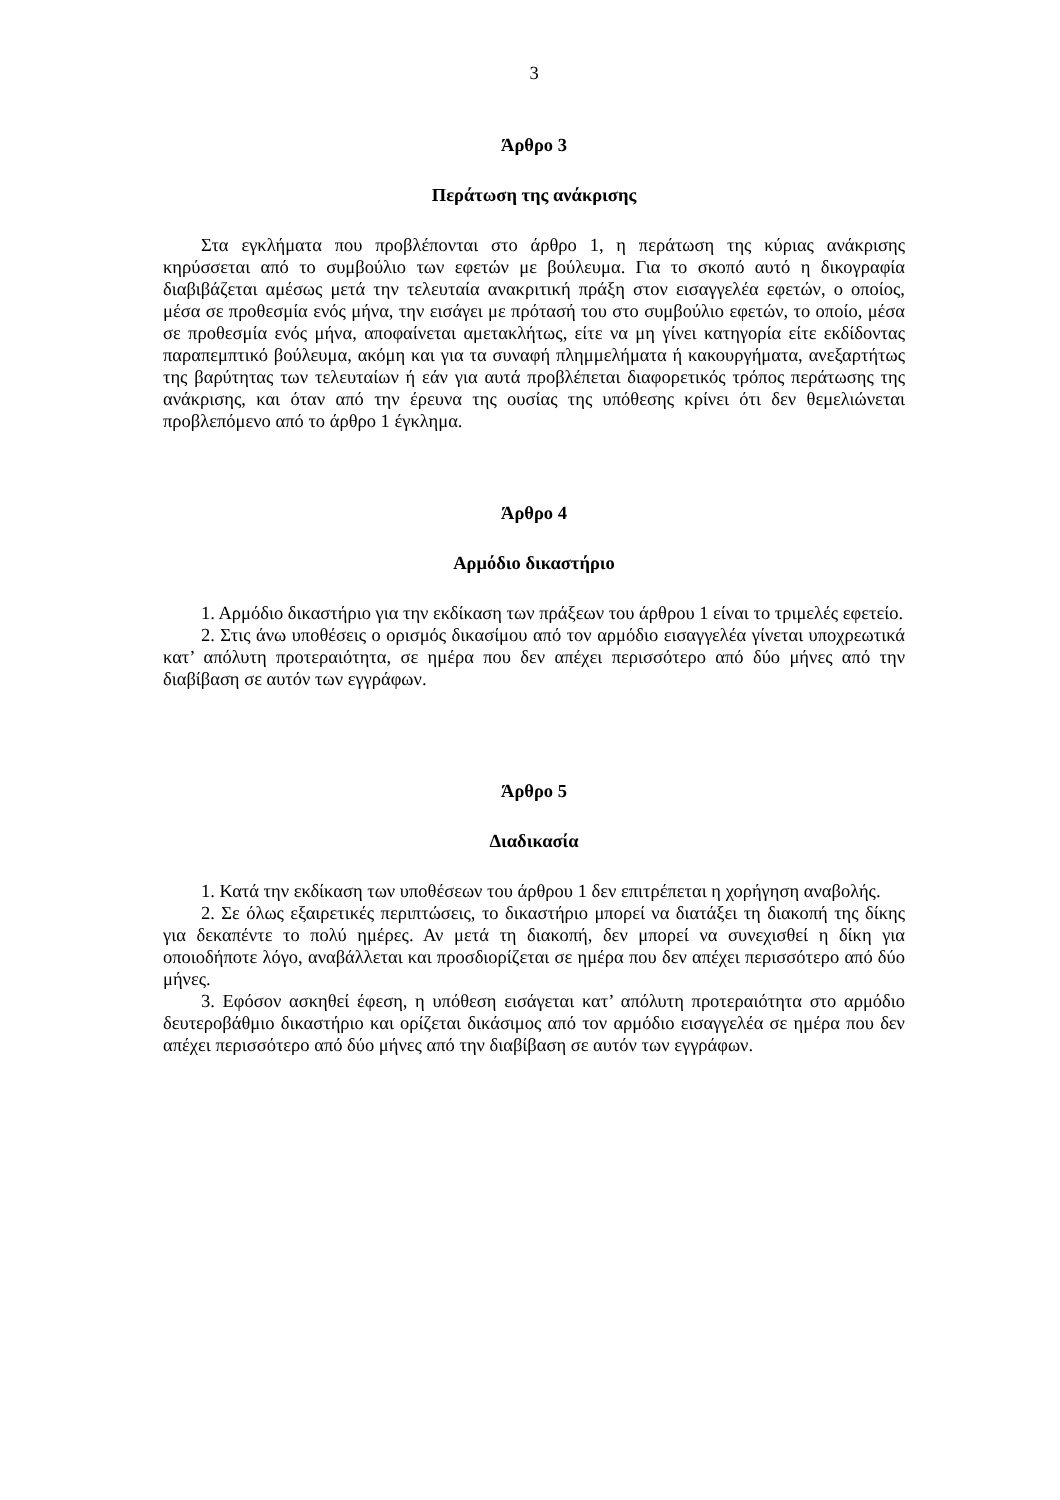3
Άρθρο 3
Περάτωση της ανάκρισης
Στα εγκλήματα που προβλέπονται στο άρθρο 1, η περάτωση της κύριας ανάκρισης κηρύσσεται από το συμβούλιο των εφετών με βούλευμα. Για το σκοπό αυτό η δικογραφία διαβιβάζεται αμέσως μετά την τελευταία ανακριτική πράξη στον εισαγγελέα εφετών, ο οποίος, μέσα σε προθεσμία ενός μήνα, την εισάγει με πρότασή του στο συμβούλιο εφετών, το οποίο, μέσα σε προθεσμία ενός μήνα, αποφαίνεται αμετακλήτως, είτε να μη γίνει κατηγορία είτε εκδίδοντας παραπεμπτικό βούλευμα, ακόμη και για τα συναφή πλημμελήματα ή κακουργήματα, ανεξαρτήτως της βαρύτητας των τελευταίων ή εάν για αυτά προβλέπεται διαφορετικός τρόπος περάτωσης της ανάκρισης, και όταν από την έρευνα της ουσίας της υπόθεσης κρίνει ότι δεν θεμελιώνεται προβλεπόμενο από το άρθρο 1 έγκλημα.
Άρθρο 4
Αρμόδιο δικαστήριο
1. Αρμόδιο δικαστήριο για την εκδίκαση των πράξεων του άρθρου 1 είναι το τριμελές εφετείο.
2. Στις άνω υποθέσεις ο ορισμός δικασίμου από τον αρμόδιο εισαγγελέα γίνεται υποχρεωτικά κατ’ απόλυτη προτεραιότητα, σε ημέρα που δεν απέχει περισσότερο από δύο μήνες από την διαβίβαση σε αυτόν των εγγράφων.
Άρθρο 5
Διαδικασία
1. Κατά την εκδίκαση των υποθέσεων του άρθρου 1 δεν επιτρέπεται η χορήγηση αναβολής.
2. Σε όλως εξαιρετικές περιπτώσεις, το δικαστήριο μπορεί να διατάξει τη διακοπή της δίκης για δεκαπέντε το πολύ ημέρες. Αν μετά τη διακοπή, δεν μπορεί να συνεχισθεί η δίκη για οποιοδήποτε λόγο, αναβάλλεται και προσδιορίζεται σε ημέρα που δεν απέχει περισσότερο από δύο μήνες.
3. Εφόσον ασκηθεί έφεση, η υπόθεση εισάγεται κατ’ απόλυτη προτεραιότητα στο αρμόδιο δευτεροβάθμιο δικαστήριο και ορίζεται δικάσιμος από τον αρμόδιο εισαγγελέα σε ημέρα που δεν απέχει περισσότερο από δύο μήνες από την διαβίβαση σε αυτόν των εγγράφων.